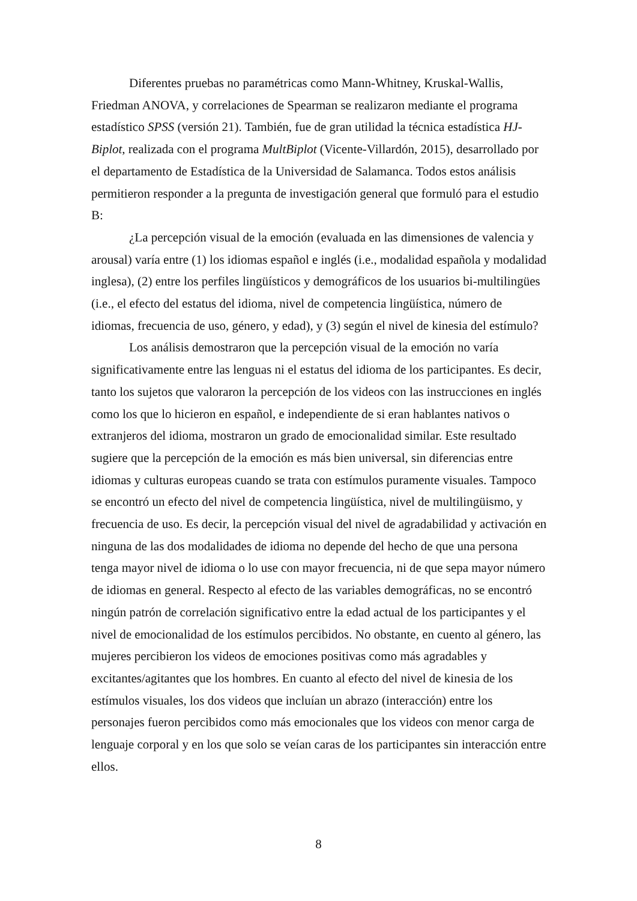Diferentes pruebas no paramétricas como Mann-Whitney, Kruskal-Wallis, Friedman ANOVA, y correlaciones de Spearman se realizaron mediante el programa estadístico SPSS (versión 21). También, fue de gran utilidad la técnica estadística HJ-Biplot, realizada con el programa MultBiplot (Vicente-Villardón, 2015), desarrollado por el departamento de Estadística de la Universidad de Salamanca. Todos estos análisis permitieron responder a la pregunta de investigación general que formuló para el estudio B:
¿La percepción visual de la emoción (evaluada en las dimensiones de valencia y arousal) varía entre (1) los idiomas español e inglés (i.e., modalidad española y modalidad inglesa), (2) entre los perfiles lingüísticos y demográficos de los usuarios bi-multilingües (i.e., el efecto del estatus del idioma, nivel de competencia lingüística, número de idiomas, frecuencia de uso, género, y edad), y (3) según el nivel de kinesia del estímulo?
Los análisis demostraron que la percepción visual de la emoción no varía significativamente entre las lenguas ni el estatus del idioma de los participantes. Es decir, tanto los sujetos que valoraron la percepción de los videos con las instrucciones en inglés como los que lo hicieron en español, e independiente de si eran hablantes nativos o extranjeros del idioma, mostraron un grado de emocionalidad similar. Este resultado sugiere que la percepción de la emoción es más bien universal, sin diferencias entre idiomas y culturas europeas cuando se trata con estímulos puramente visuales. Tampoco se encontró un efecto del nivel de competencia lingüística, nivel de multilingüismo, y frecuencia de uso. Es decir, la percepción visual del nivel de agradabilidad y activación en ninguna de las dos modalidades de idioma no depende del hecho de que una persona tenga mayor nivel de idioma o lo use con mayor frecuencia, ni de que sepa mayor número de idiomas en general. Respecto al efecto de las variables demográficas, no se encontró ningún patrón de correlación significativo entre la edad actual de los participantes y el nivel de emocionalidad de los estímulos percibidos. No obstante, en cuento al género, las mujeres percibieron los videos de emociones positivas como más agradables y excitantes/agitantes que los hombres. En cuanto al efecto del nivel de kinesia de los estímulos visuales, los dos videos que incluían un abrazo (interacción) entre los personajes fueron percibidos como más emocionales que los videos con menor carga de lenguaje corporal y en los que solo se veían caras de los participantes sin interacción entre ellos.
8